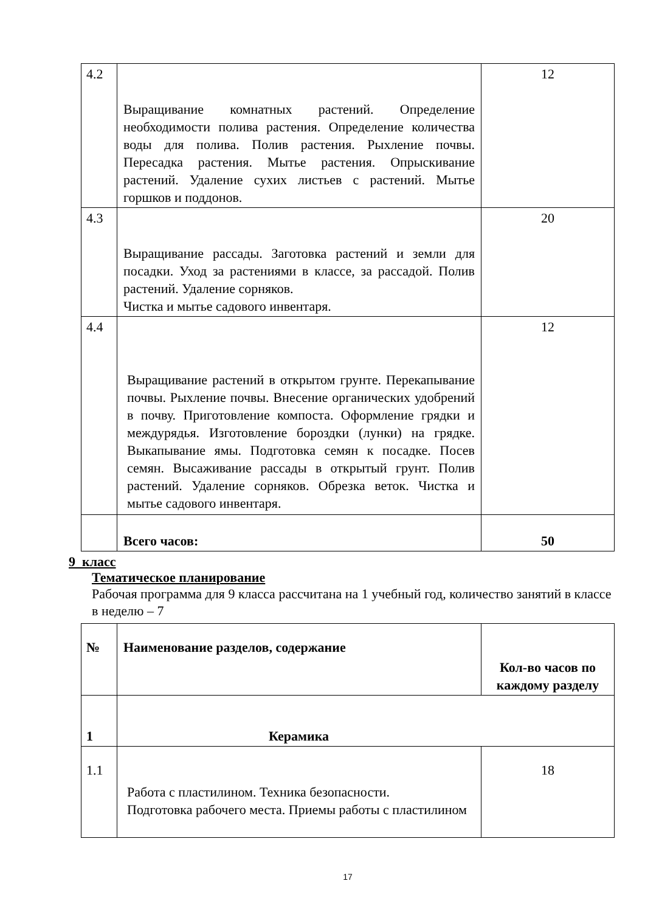| 4.2 | Выращивание комнатных растений. Определение необходимости полива растения. Определение количества воды для полива. Полив растения. Рыхление почвы. Пересадка растения. Мытье растения. Опрыскивание растений. Удаление сухих листьев с растений. Мытье горшков и поддонов. | 12 |
| 4.3 | Выращивание рассады. Заготовка растений и земли для посадки. Уход за растениями в классе, за рассадой. Полив растений. Удаление сорняков. Чистка и мытье садового инвентаря. | 20 |
| 4.4 | Выращивание растений в открытом грунте. Перекапывание почвы. Рыхление почвы. Внесение органических удобрений в почву. Приготовление компоста. Оформление грядки и междурядья. Изготовление бороздки (лунки) на грядке. Выкапывание ямы. Подготовка семян к посадке. Посев семян. Высаживание рассады в открытый грунт. Полив растений. Удаление сорняков. Обрезка веток. Чистка и мытье садового инвентаря. | 12 |
| | Всего часов: | 50 |
9 класс
Тематическое планирование
Рабочая программа для 9 класса рассчитана на 1 учебный год, количество занятий в классе в неделю – 7
| № | Наименование разделов, содержание | Кол-во часов по каждому разделу |
| 1 | Керамика | |
| 1.1 | Работа с пластилином. Техника безопасности. Подготовка рабочего места. Приемы работы с пластилином | 18 |
17